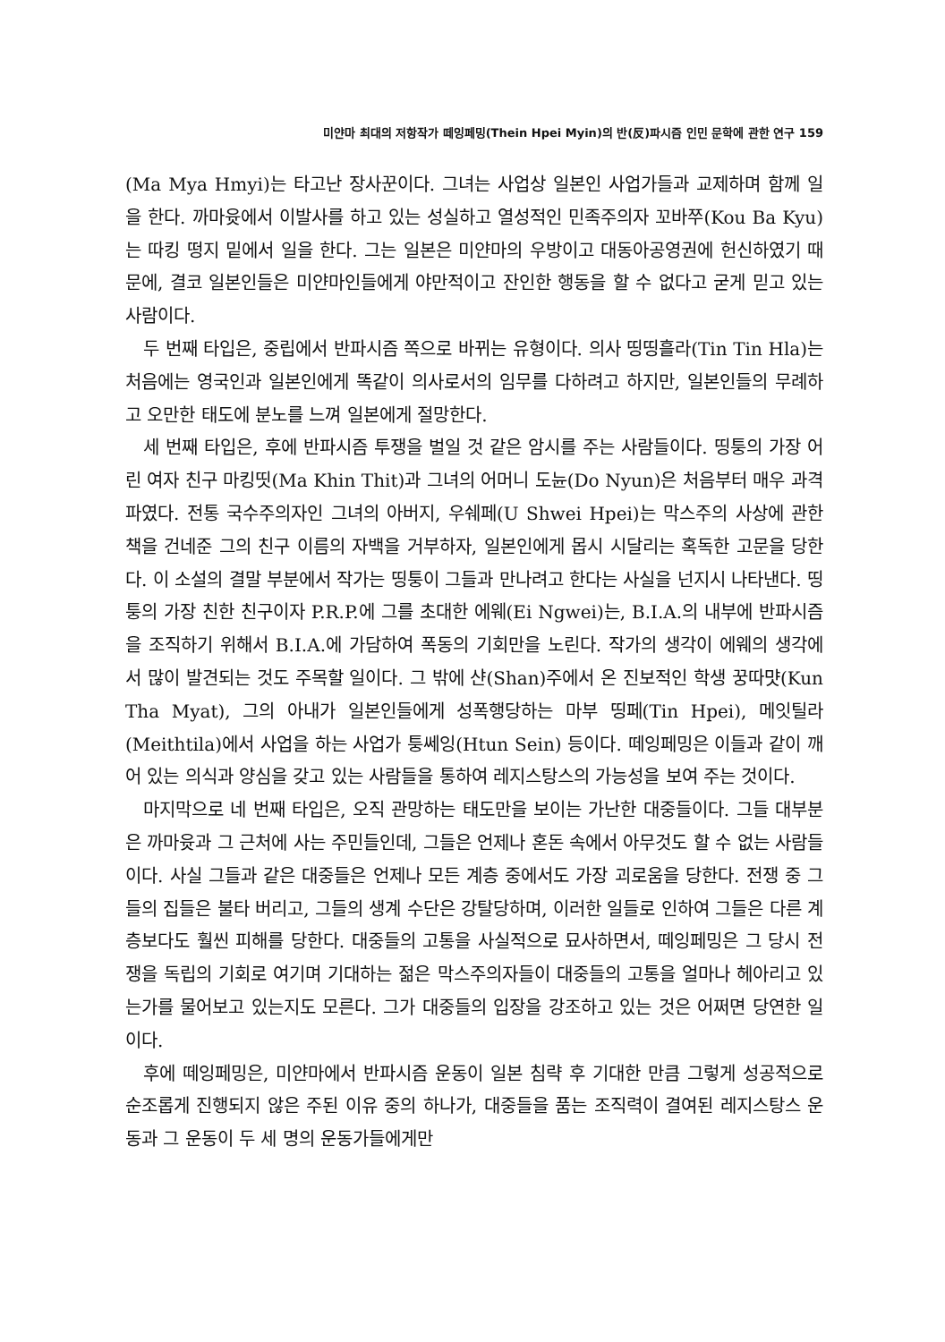미얀마 최대의 저항작가 떼잉페밍(Thein Hpei Myin)의 반(反)파시즘 인민 문학에 관한 연구 159
(Ma Mya Hmyi)는 타고난 장사꾼이다. 그녀는 사업상 일본인 사업가들과 교제하며 함께 일을 한다. 까마윳에서 이발사를 하고 있는 성실하고 열성적인 민족주의자 꼬바쭈(Kou Ba Kyu)는 따킹 떵지 밑에서 일을 한다. 그는 일본은 미얀마의 우방이고 대동아공영권에 헌신하였기 때문에, 결코 일본인들은 미얀마인들에게 야만적이고 잔인한 행동을 할 수 없다고 굳게 믿고 있는 사람이다.
두 번째 타입은, 중립에서 반파시즘 쪽으로 바뀌는 유형이다. 의사 띵띵흘라(Tin Tin Hla)는 처음에는 영국인과 일본인에게 똑같이 의사로서의 임무를 다하려고 하지만, 일본인들의 무례하고 오만한 태도에 분노를 느껴 일본에게 절망한다.
세 번째 타입은, 후에 반파시즘 투쟁을 벌일 것 같은 암시를 주는 사람들이다. 띵퉁의 가장 어린 여자 친구 마킹띳(Ma Khin Thit)과 그녀의 어머니 도뉸(Do Nyun)은 처음부터 매우 과격파였다. 전통 국수주의자인 그녀의 아버지, 우쉐페(U Shwei Hpei)는 막스주의 사상에 관한 책을 건네준 그의 친구 이름의 자백을 거부하자, 일본인에게 몹시 시달리는 혹독한 고문을 당한다. 이 소설의 결말 부분에서 작가는 띵퉁이 그들과 만나려고 한다는 사실을 넌지시 나타낸다. 띵퉁의 가장 친한 친구이자 P.R.P.에 그를 초대한 에웨(Ei Ngwei)는, B.I.A.의 내부에 반파시즘을 조직하기 위해서 B.I.A.에 가담하여 폭동의 기회만을 노린다. 작가의 생각이 에웨의 생각에서 많이 발견되는 것도 주목할 일이다. 그 밖에 샨(Shan)주에서 온 진보적인 학생 꿍따먓(Kun Tha Myat), 그의 아내가 일본인들에게 성폭행당하는 마부 띵페(Tin Hpei), 메잇틸라(Meithtila)에서 사업을 하는 사업가 퉁쎄잉(Htun Sein) 등이다. 떼잉페밍은 이들과 같이 깨어 있는 의식과 양심을 갖고 있는 사람들을 통하여 레지스탕스의 가능성을 보여 주는 것이다.
마지막으로 네 번째 타입은, 오직 관망하는 태도만을 보이는 가난한 대중들이다. 그들 대부분은 까마윳과 그 근처에 사는 주민들인데, 그들은 언제나 혼돈 속에서 아무것도 할 수 없는 사람들이다. 사실 그들과 같은 대중들은 언제나 모든 계층 중에서도 가장 괴로움을 당한다. 전쟁 중 그들의 집들은 불타 버리고, 그들의 생계 수단은 강탈당하며, 이러한 일들로 인하여 그들은 다른 계층보다도 훨씬 피해를 당한다. 대중들의 고통을 사실적으로 묘사하면서, 떼잉페밍은 그 당시 전쟁을 독립의 기회로 여기며 기대하는 젊은 막스주의자들이 대중들의 고통을 얼마나 헤아리고 있는가를 물어보고 있는지도 모른다. 그가 대중들의 입장을 강조하고 있는 것은 어쩌면 당연한 일이다.
후에 떼잉페밍은, 미얀마에서 반파시즘 운동이 일본 침략 후 기대한 만큼 그렇게 성공적으로 순조롭게 진행되지 않은 주된 이유 중의 하나가, 대중들을 품는 조직력이 결여된 레지스탕스 운동과 그 운동이 두 세 명의 운동가들에게만